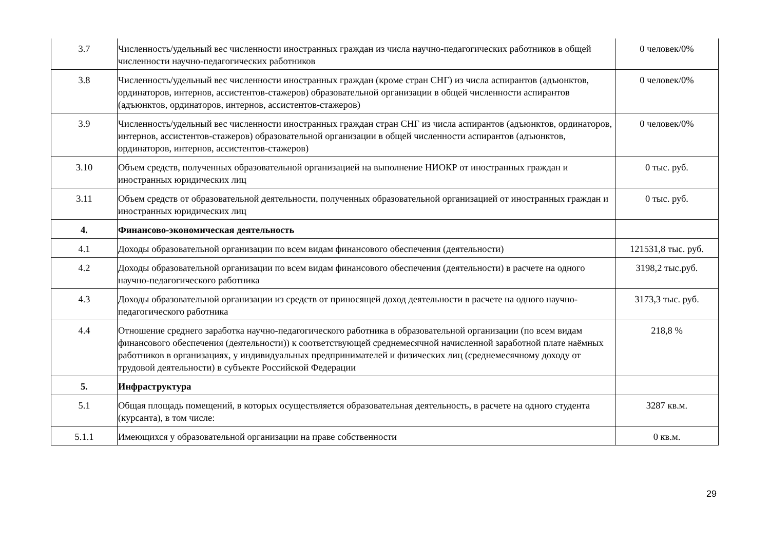| 3.7 | Численность/удельный вес численности иностранных граждан из числа научно-педагогических работников в общей численности научно-педагогических работников | 0 человек/0% |
| 3.8 | Численность/удельный вес численности иностранных граждан (кроме стран СНГ) из числа аспирантов (адъюнктов, ординаторов, интернов, ассистентов-стажеров) образовательной организации в общей численности аспирантов (адъюнктов, ординаторов, интернов, ассистентов-стажеров) | 0 человек/0% |
| 3.9 | Численность/удельный вес численности иностранных граждан стран СНГ из числа аспирантов (адъюнктов, ординаторов, интернов, ассистентов-стажеров) образовательной организации в общей численности аспирантов (адъюнктов, ординаторов, интернов, ассистентов-стажеров) | 0 человек/0% |
| 3.10 | Объем средств, полученных образовательной организацией на выполнение НИОКР от иностранных граждан и иностранных юридических лиц | 0 тыс. руб. |
| 3.11 | Объем средств от образовательной деятельности, полученных образовательной организацией от иностранных граждан и иностранных юридических лиц | 0 тыс. руб. |
| 4. | Финансово-экономическая деятельность | |
| 4.1 | Доходы образовательной организации по всем видам финансового обеспечения (деятельности) | 121531,8 тыс. руб. |
| 4.2 | Доходы образовательной организации по всем видам финансового обеспечения (деятельности) в расчете на одного научно-педагогического работника | 3198,2 тыс.руб. |
| 4.3 | Доходы образовательной организации из средств от приносящей доход деятельности в расчете на одного научно-педагогического работника | 3173,3 тыс. руб. |
| 4.4 | Отношение среднего заработка научно-педагогического работника в образовательной организации (по всем видам финансового обеспечения (деятельности)) к соответствующей среднемесячной начисленной заработной плате наёмных работников в организациях, у индивидуальных предпринимателей и физических лиц (среднемесячному доходу от трудовой деятельности) в субъекте Российской Федерации | 218,8 % |
| 5. | Инфраструктура | |
| 5.1 | Общая площадь помещений, в которых осуществляется образовательная деятельность, в расчете на одного студента (курсанта), в том числе: | 3287 кв.м. |
| 5.1.1 | Имеющихся у образовательной организации на праве собственности | 0 кв.м. |
29